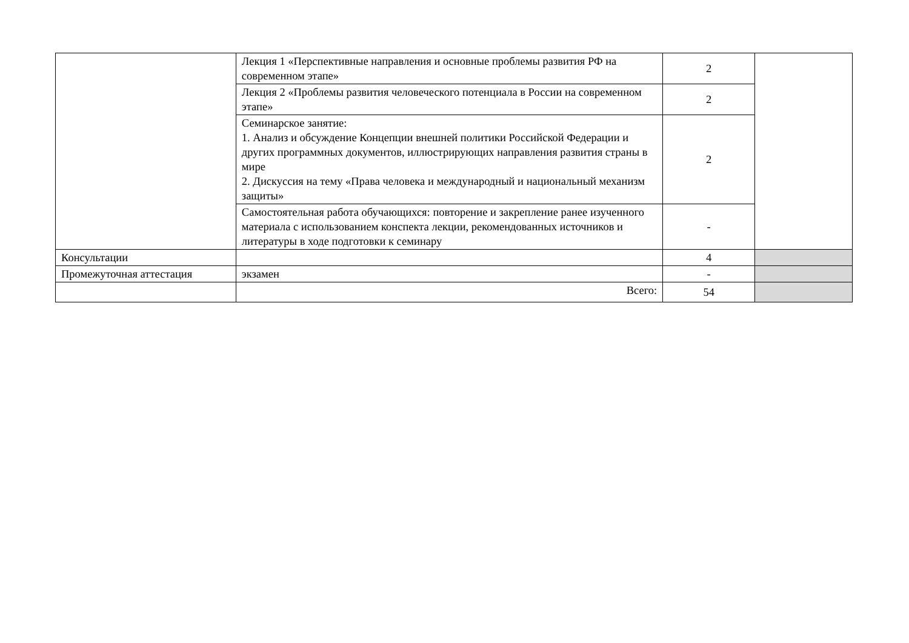| | Лекция 1 «Перспективные направления и основные проблемы развития РФ на современном этапе» | 2 | |
| | Лекция 2 «Проблемы развития человеческого потенциала в России на современном этапе» | 2 | |
| | Семинарское занятие: 1. Анализ и обсуждение Концепции внешней политики Российской Федерации и других программных документов, иллюстрирующих направления развития страны в мире 2. Дискуссия на тему «Права человека и международный и национальный механизм защиты» | 2 | |
| | Самостоятельная работа обучающихся: повторение и закрепление ранее изученного материала с использованием конспекта лекции, рекомендованных источников и литературы в ходе подготовки к семинару | - | |
| Консультации | | 4 | |
| Промежуточная аттестация | экзамен | - | |
| | Всего: | 54 | |